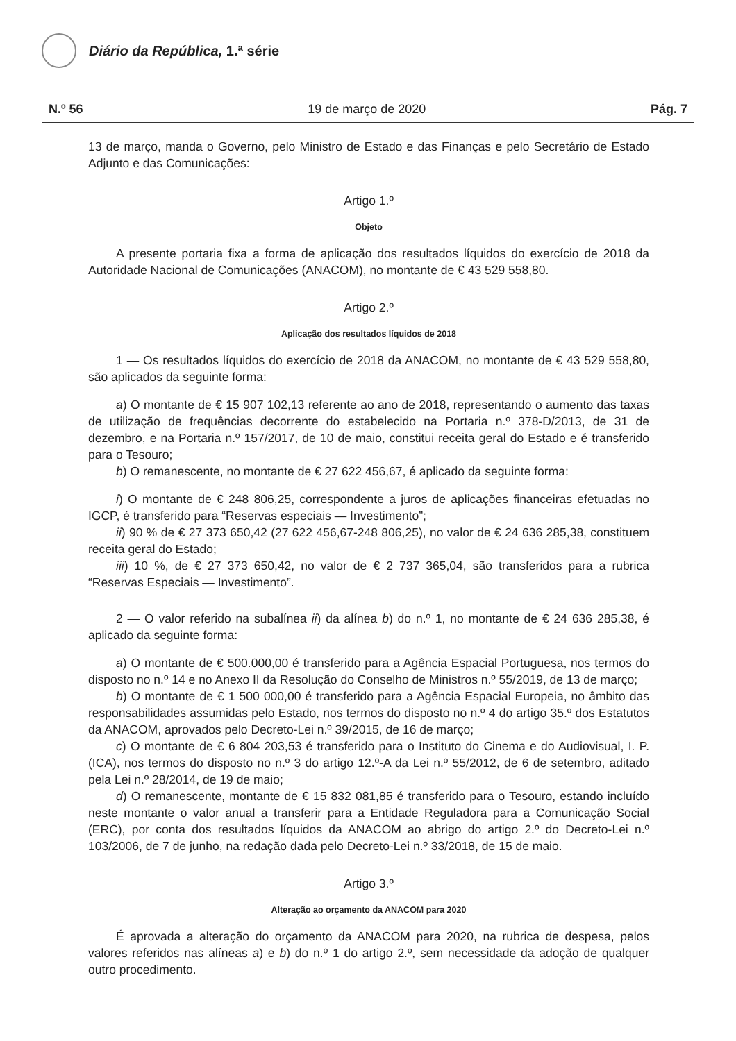Diário da República, 1.ª série
N.º 56 19 de março de 2020 Pág. 7
13 de março, manda o Governo, pelo Ministro de Estado e das Finanças e pelo Secretário de Estado Adjunto e das Comunicações:
Artigo 1.º
Objeto
A presente portaria fixa a forma de aplicação dos resultados líquidos do exercício de 2018 da Autoridade Nacional de Comunicações (ANACOM), no montante de € 43 529 558,80.
Artigo 2.º
Aplicação dos resultados líquidos de 2018
1 — Os resultados líquidos do exercício de 2018 da ANACOM, no montante de € 43 529 558,80, são aplicados da seguinte forma:
a) O montante de € 15 907 102,13 referente ao ano de 2018, representando o aumento das taxas de utilização de frequências decorrente do estabelecido na Portaria n.º 378-D/2013, de 31 de dezembro, e na Portaria n.º 157/2017, de 10 de maio, constitui receita geral do Estado e é transferido para o Tesouro;
b) O remanescente, no montante de € 27 622 456,67, é aplicado da seguinte forma:
i) O montante de € 248 806,25, correspondente a juros de aplicações financeiras efetuadas no IGCP, é transferido para “Reservas especiais — Investimento”;
ii) 90 % de € 27 373 650,42 (27 622 456,67-248 806,25), no valor de € 24 636 285,38, constituem receita geral do Estado;
iii) 10 %, de € 27 373 650,42, no valor de € 2 737 365,04, são transferidos para a rubrica “Reservas Especiais — Investimento”.
2 — O valor referido na subalínea ii) da alínea b) do n.º 1, no montante de € 24 636 285,38, é aplicado da seguinte forma:
a) O montante de € 500.000,00 é transferido para a Agência Espacial Portuguesa, nos termos do disposto no n.º 14 e no Anexo II da Resolução do Conselho de Ministros n.º 55/2019, de 13 de março;
b) O montante de € 1 500 000,00 é transferido para a Agência Espacial Europeia, no âmbito das responsabilidades assumidas pelo Estado, nos termos do disposto no n.º 4 do artigo 35.º dos Estatutos da ANACOM, aprovados pelo Decreto-Lei n.º 39/2015, de 16 de março;
c) O montante de € 6 804 203,53 é transferido para o Instituto do Cinema e do Audiovisual, I. P. (ICA), nos termos do disposto no n.º 3 do artigo 12.º-A da Lei n.º 55/2012, de 6 de setembro, aditado pela Lei n.º 28/2014, de 19 de maio;
d) O remanescente, montante de € 15 832 081,85 é transferido para o Tesouro, estando incluído neste montante o valor anual a transferir para a Entidade Reguladora para a Comunicação Social (ERC), por conta dos resultados líquidos da ANACOM ao abrigo do artigo 2.º do Decreto-Lei n.º 103/2006, de 7 de junho, na redação dada pelo Decreto-Lei n.º 33/2018, de 15 de maio.
Artigo 3.º
Alteração ao orçamento da ANACOM para 2020
É aprovada a alteração do orçamento da ANACOM para 2020, na rubrica de despesa, pelos valores referidos nas alíneas a) e b) do n.º 1 do artigo 2.º, sem necessidade da adoção de qualquer outro procedimento.